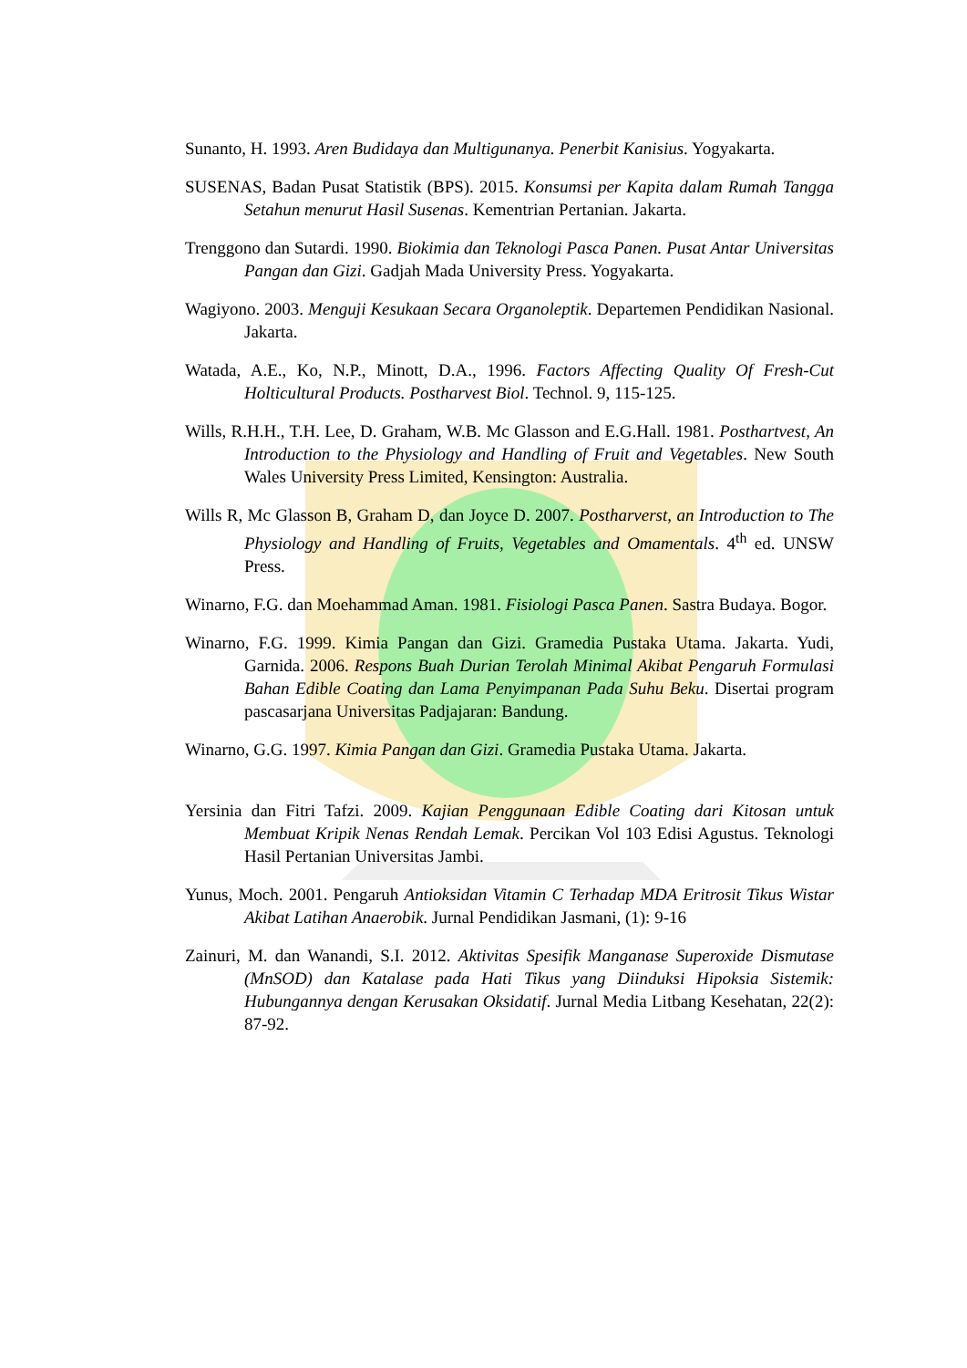Sunanto, H. 1993. Aren Budidaya dan Multigunanya. Penerbit Kanisius. Yogyakarta.
SUSENAS, Badan Pusat Statistik (BPS). 2015. Konsumsi per Kapita dalam Rumah Tangga Setahun menurut Hasil Susenas. Kementrian Pertanian. Jakarta.
Trenggono dan Sutardi. 1990. Biokimia dan Teknologi Pasca Panen. Pusat Antar Universitas Pangan dan Gizi. Gadjah Mada University Press. Yogyakarta.
Wagiyono. 2003. Menguji Kesukaan Secara Organoleptik. Departemen Pendidikan Nasional. Jakarta.
Watada, A.E., Ko, N.P., Minott, D.A., 1996. Factors Affecting Quality Of Fresh-Cut Holticultural Products. Postharvest Biol. Technol. 9, 115-125.
Wills, R.H.H., T.H. Lee, D. Graham, W.B. Mc Glasson and E.G.Hall. 1981. Posthartvest, An Introduction to the Physiology and Handling of Fruit and Vegetables. New South Wales University Press Limited, Kensington: Australia.
Wills R, Mc Glasson B, Graham D, dan Joyce D. 2007. Postharverst, an Introduction to The Physiology and Handling of Fruits, Vegetables and Omamentals. 4<sup>th</sup> ed. UNSW Press.
Winarno, F.G. dan Moehammad Aman. 1981. Fisiologi Pasca Panen. Sastra Budaya. Bogor.
Winarno, F.G. 1999. Kimia Pangan dan Gizi. Gramedia Pustaka Utama. Jakarta. Yudi, Garnida. 2006. Respons Buah Durian Terolah Minimal Akibat Pengaruh Formulasi Bahan Edible Coating dan Lama Penyimpanan Pada Suhu Beku. Disertai program pascasarjana Universitas Padjajaran: Bandung.
Winarno, G.G. 1997. Kimia Pangan dan Gizi. Gramedia Pustaka Utama. Jakarta.
Yersinia dan Fitri Tafzi. 2009. Kajian Penggunaan Edible Coating dari Kitosan untuk Membuat Kripik Nenas Rendah Lemak. Percikan Vol 103 Edisi Agustus. Teknologi Hasil Pertanian Universitas Jambi.
Yunus, Moch. 2001. Pengaruh Antioksidan Vitamin C Terhadap MDA Eritrosit Tikus Wistar Akibat Latihan Anaerobik. Jurnal Pendidikan Jasmani, (1): 9-16
Zainuri, M. dan Wanandi, S.I. 2012. Aktivitas Spesifik Manganase Superoxide Dismutase (MnSOD) dan Katalase pada Hati Tikus yang Diinduksi Hipoksia Sistemik: Hubungannya dengan Kerusakan Oksidatif. Jurnal Media Litbang Kesehatan, 22(2): 87-92.